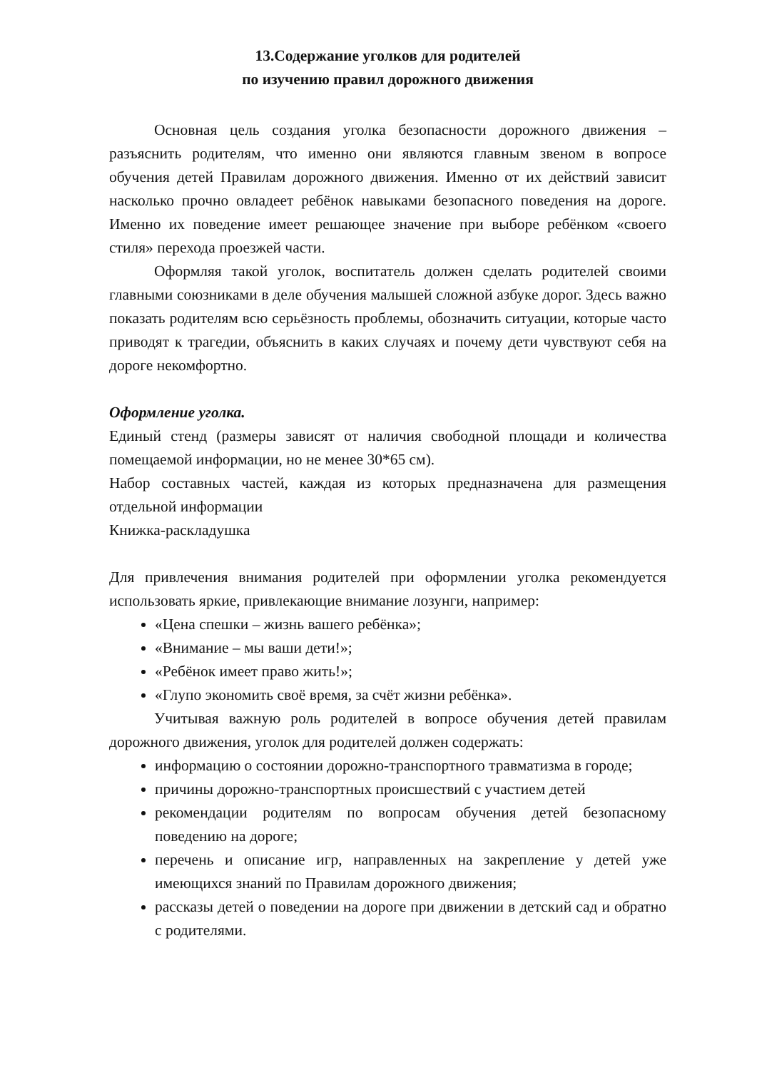13.Содержание уголков для родителей
по изучению правил дорожного движения
Основная цель создания уголка безопасности дорожного движения – разъяснить родителям, что именно они являются главным звеном в вопросе обучения детей Правилам дорожного движения. Именно от их действий зависит насколько прочно овладеет ребёнок навыками безопасного поведения на дороге. Именно их поведение имеет решающее значение при выборе ребёнком «своего стиля» перехода проезжей части.
Оформляя такой уголок, воспитатель должен сделать родителей своими главными союзниками в деле обучения малышей сложной азбуке дорог. Здесь важно показать родителям всю серьёзность проблемы, обозначить ситуации, которые часто приводят к трагедии, объяснить в каких случаях и почему дети чувствуют себя на дороге некомфортно.
Оформление уголка.
Единый стенд (размеры зависят от наличия свободной площади и количества помещаемой информации, но не менее 30*65 см).
Набор составных частей, каждая из которых предназначена для размещения отдельной информации
Книжка-раскладушка
Для привлечения внимания родителей при оформлении уголка рекомендуется использовать яркие, привлекающие внимание лозунги, например:
«Цена спешки – жизнь вашего ребёнка»;
«Внимание – мы ваши дети!»;
«Ребёнок имеет право жить!»;
«Глупо экономить своё время, за счёт жизни ребёнка».
Учитывая важную роль родителей в вопросе обучения детей правилам дорожного движения, уголок для родителей должен содержать:
информацию о состоянии дорожно-транспортного травматизма в городе;
причины дорожно-транспортных происшествий с участием детей
рекомендации родителям по вопросам обучения детей безопасному поведению на дороге;
перечень и описание игр, направленных на закрепление у детей уже имеющихся знаний по Правилам дорожного движения;
рассказы детей о поведении на дороге при движении в детский сад и обратно с родителями.